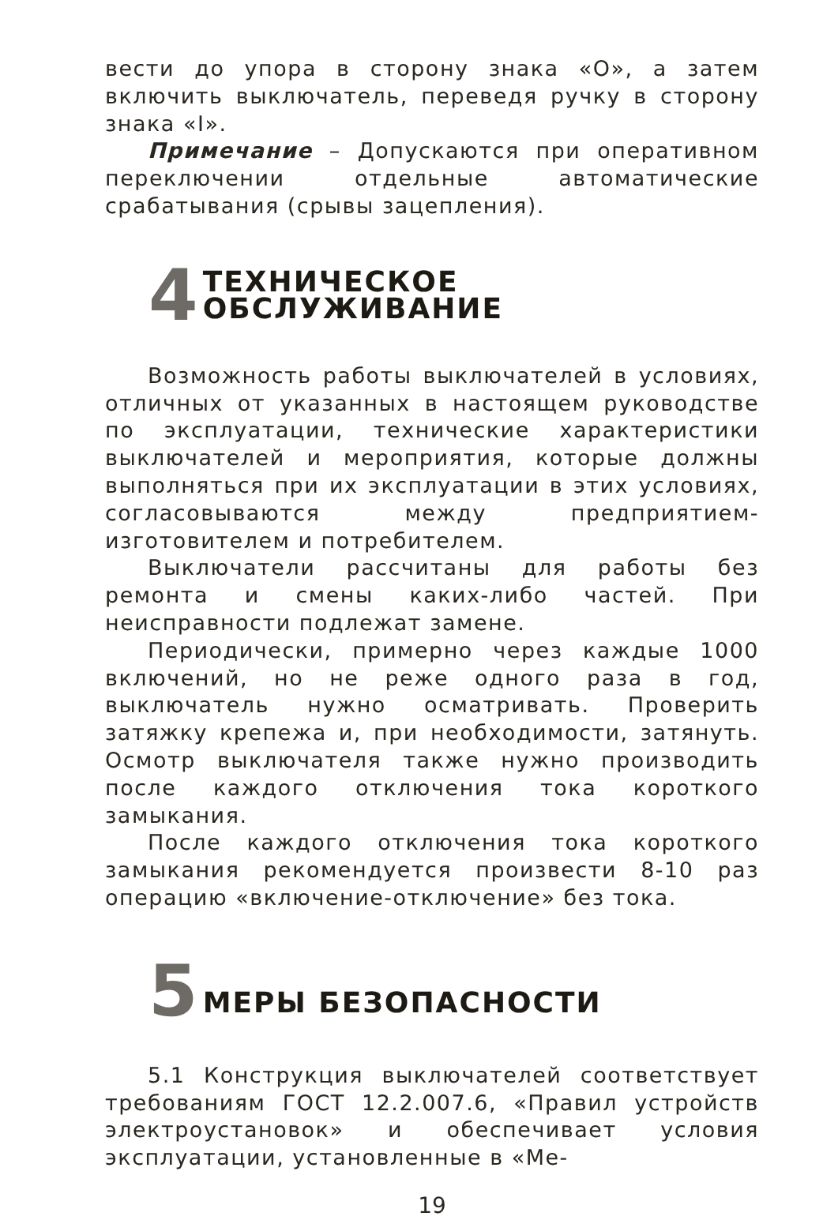вести до упора в сторону знака «О», а затем включить выключатель, переведя ручку в сторону знака «I».
Примечание – Допускаются при оперативном переключении отдельные автоматические срабатывания (срывы зацепления).
4 ТЕХНИЧЕСКОЕ
ОБСЛУЖИВАНИЕ
Возможность работы выключателей в условиях, отличных от указанных в настоящем руководстве по эксплуатации, технические характеристики выключателей и мероприятия, которые должны выполняться при их эксплуатации в этих условиях, согласовываются между предприятием-изготовителем и потребителем.
Выключатели рассчитаны для работы без ремонта и смены каких-либо частей. При неисправности подлежат замене.
Периодически, примерно через каждые 1000 включений, но не реже одного раза в год, выключатель нужно осматривать. Проверить затяжку крепежа и, при необходимости, затянуть. Осмотр выключателя также нужно производить после каждого отключения тока короткого замыкания.
После каждого отключения тока короткого замыкания рекомендуется произвести 8-10 раз операцию «включение-отключение» без тока.
5 МЕРЫ БЕЗОПАСНОСТИ
5.1 Конструкция выключателей соответствует требованиям ГОСТ 12.2.007.6, «Правил устройств электроустановок» и обеспечивает условия эксплуатации, установленные в «Ме-
19